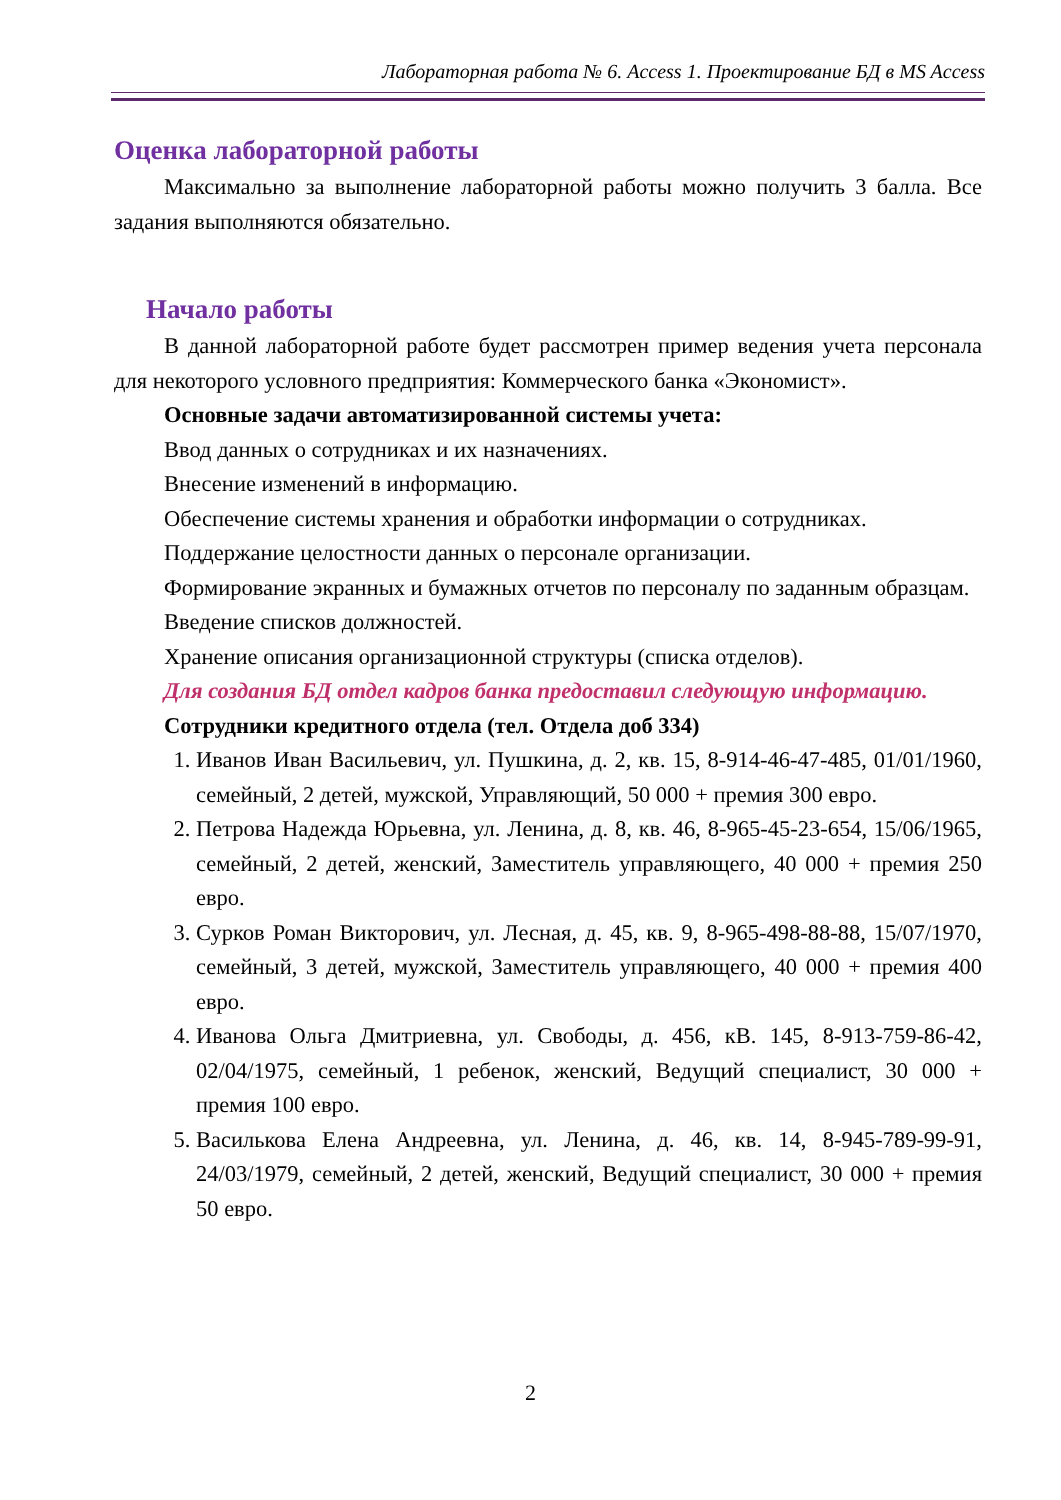Лабораторная работа № 6. Access 1. Проектирование БД в MS Access
Оценка лабораторной работы
Максимально за выполнение лабораторной работы можно получить 3 балла. Все задания выполняются обязательно.
Начало работы
В данной лабораторной работе будет рассмотрен пример ведения учета персонала для некоторого условного предприятия: Коммерческого банка «Экономист».
Основные задачи автоматизированной системы учета:
Ввод данных о сотрудниках и их назначениях.
Внесение изменений в информацию.
Обеспечение системы хранения и обработки информации о сотрудниках.
Поддержание целостности данных о персонале организации.
Формирование экранных и бумажных отчетов по персоналу по заданным образцам.
Введение списков должностей.
Хранение описания организационной структуры (списка отделов).
Для создания БД отдел кадров банка предоставил следующую информацию.
Сотрудники кредитного отдела (тел. Отдела доб 334)
1. Иванов Иван Васильевич, ул. Пушкина, д. 2, кв. 15, 8-914-46-47-485, 01/01/1960, семейный, 2 детей, мужской, Управляющий, 50 000 + премия 300 евро.
2. Петрова Надежда Юрьевна, ул. Ленина, д. 8, кв. 46, 8-965-45-23-654, 15/06/1965, семейный, 2 детей, женский, Заместитель управляющего, 40 000 + премия 250 евро.
3. Сурков Роман Викторович, ул. Лесная, д. 45, кв. 9, 8-965-498-88-88, 15/07/1970, семейный, 3 детей, мужской, Заместитель управляющего, 40 000 + премия 400 евро.
4. Иванова Ольга Дмитриевна, ул. Свободы, д. 456, кВ. 145, 8-913-759-86-42, 02/04/1975, семейный, 1 ребенок, женский, Ведущий специалист, 30 000 + премия 100 евро.
5. Василькова Елена Андреевна, ул. Ленина, д. 46, кв. 14, 8-945-789-99-91, 24/03/1979, семейный, 2 детей, женский, Ведущий специалист, 30 000 + премия 50 евро.
2